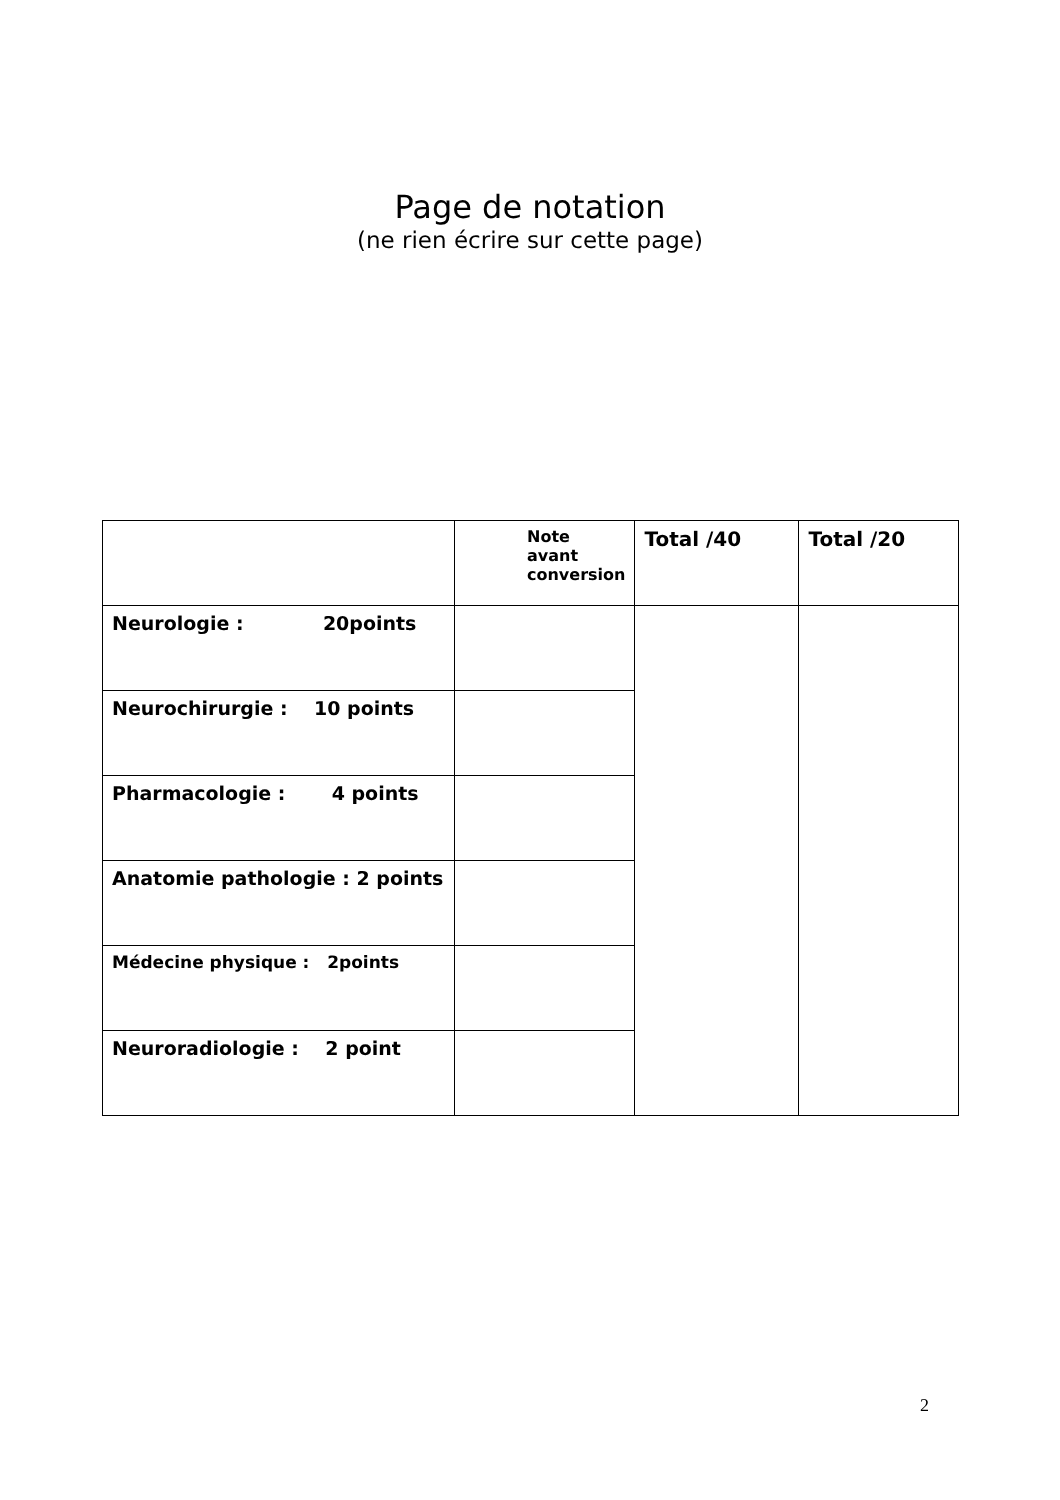Page de notation
(ne rien écrire sur cette page)
| | Note avant conversion | Total /40 | Total /20 |
| Neurologie : 20points | | | |
| Neurochirurgie : 10 points | | | |
| Pharmacologie : 4 points | | | |
| Anatomie pathologie : 2 points | | | |
| Médecine physique : 2points | | | |
| Neuroradiologie : 2 point | | | |
2